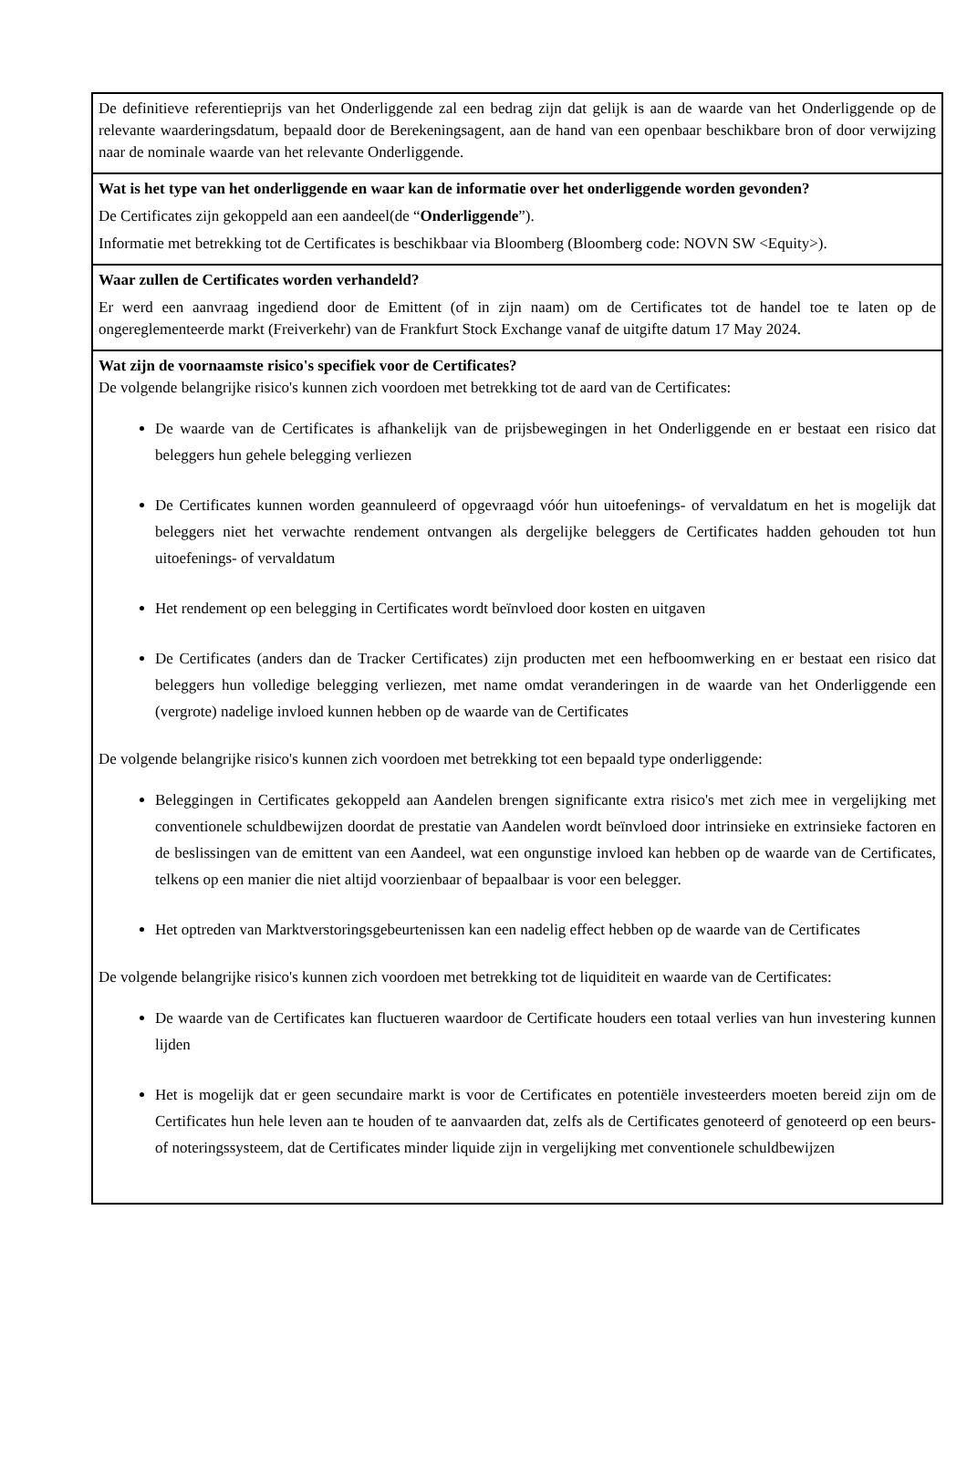De definitieve referentieprijs van het Onderliggende zal een bedrag zijn dat gelijk is aan de waarde van het Onderliggende op de relevante waarderingsdatum, bepaald door de Berekeningsagent, aan de hand van een openbaar beschikbare bron of door verwijzing naar de nominale waarde van het relevante Onderliggende.
Wat is het type van het onderliggende en waar kan de informatie over het onderliggende worden gevonden?
De Certificates zijn gekoppeld aan een aandeel(de “Onderliggende”).
Informatie met betrekking tot de Certificates is beschikbaar via Bloomberg (Bloomberg code: NOVN SW <Equity>).
Waar zullen de Certificates worden verhandeld?
Er werd een aanvraag ingediend door de Emittent (of in zijn naam) om de Certificates tot de handel toe te laten op de ongereglementeerde markt (Freiverkehr) van de Frankfurt Stock Exchange vanaf de uitgifte datum 17 May 2024.
Wat zijn de voornaamste risico's specifiek voor de Certificates?
De volgende belangrijke risico's kunnen zich voordoen met betrekking tot de aard van de Certificates:
De waarde van de Certificates is afhankelijk van de prijsbewegingen in het Onderliggende en er bestaat een risico dat beleggers hun gehele belegging verliezen
De Certificates kunnen worden geannuleerd of opgevraagd vóór hun uitoefenings- of vervaldatum en het is mogelijk dat beleggers niet het verwachte rendement ontvangen als dergelijke beleggers de Certificates hadden gehouden tot hun uitoefenings- of vervaldatum
Het rendement op een belegging in Certificates wordt beïnvloed door kosten en uitgaven
De Certificates (anders dan de Tracker Certificates) zijn producten met een hefboomwerking en er bestaat een risico dat beleggers hun volledige belegging verliezen, met name omdat veranderingen in de waarde van het Onderliggende een (vergrote) nadelige invloed kunnen hebben op de waarde van de Certificates
De volgende belangrijke risico's kunnen zich voordoen met betrekking tot een bepaald type onderliggende:
Beleggingen in Certificates gekoppeld aan Aandelen brengen significante extra risico's met zich mee in vergelijking met conventionele schuldbewijzen doordat de prestatie van Aandelen wordt beïnvloed door intrinsieke en extrinsieke factoren en de beslissingen van de emittent van een Aandeel, wat een ongunstige invloed kan hebben op de waarde van de Certificates, telkens op een manier die niet altijd voorzienbaar of bepaalbaar is voor een belegger.
Het optreden van Marktverstoringsgebeurtenissen kan een nadelig effect hebben op de waarde van de Certificates
De volgende belangrijke risico's kunnen zich voordoen met betrekking tot de liquiditeit en waarde van de Certificates:
De waarde van de Certificates kan fluctueren waardoor de Certificate houders een totaal verlies van hun investering kunnen lijden
Het is mogelijk dat er geen secundaire markt is voor de Certificates en potentiële investeerders moeten bereid zijn om de Certificates hun hele leven aan te houden of te aanvaarden dat, zelfs als de Certificates genoteerd of genoteerd op een beurs- of noteringssysteem, dat de Certificates minder liquide zijn in vergelijking met conventionele schuldbewijzen